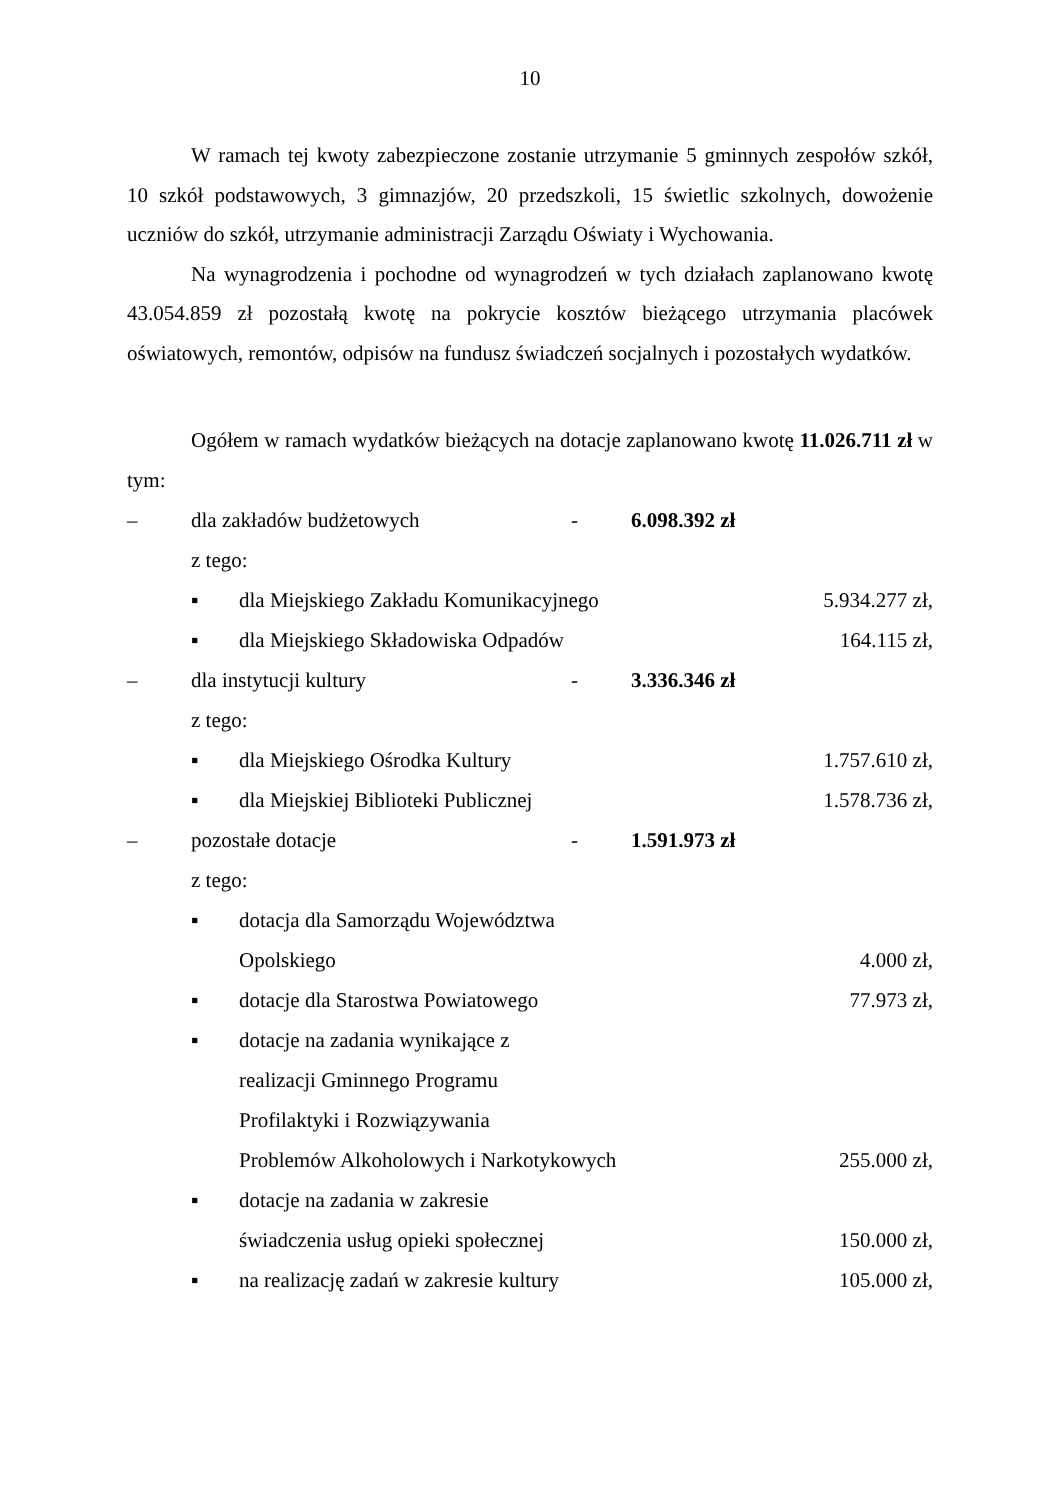10
W ramach tej kwoty zabezpieczone zostanie utrzymanie 5 gminnych zespołów szkół, 10 szkół podstawowych, 3 gimnazjów, 20 przedszkoli, 15 świetlic szkolnych, dowożenie uczniów do szkół, utrzymanie administracji Zarządu Oświaty i Wychowania.
Na wynagrodzenia i pochodne od wynagrodzeń w tych działach zaplanowano kwotę 43.054.859 zł pozostałą kwotę na pokrycie kosztów bieżącego utrzymania placówek oświatowych, remontów, odpisów na fundusz świadczeń socjalnych i pozostałych wydatków.
Ogółem w ramach wydatków bieżących na dotacje zaplanowano kwotę 11.026.711 zł w tym:
– dla zakładów budżetowych - 6.098.392 zł
z tego:
▪ dla Miejskiego Zakładu Komunikacyjnego 5.934.277 zł,
▪ dla Miejskiego Składowiska Odpadów 164.115 zł,
– dla instytucji kultury - 3.336.346 zł
z tego:
▪ dla Miejskiego Ośrodka Kultury 1.757.610 zł,
▪ dla Miejskiej Biblioteki Publicznej 1.578.736 zł,
– pozostałe dotacje - 1.591.973 zł
z tego:
▪ dotacja dla Samorządu Województwa
Opolskiego 4.000 zł,
▪ dotacje dla Starostwa Powiatowego 77.973 zł,
▪ dotacje na zadania wynikające z
realizacji Gminnego Programu
Profilaktyki i Rozwiązywania
Problemów Alkoholowych i Narkotykowych 255.000 zł,
▪ dotacje na zadania w zakresie
świadczenia usług opieki społecznej 150.000 zł,
▪ na realizację zadań w zakresie kultury 105.000 zł,